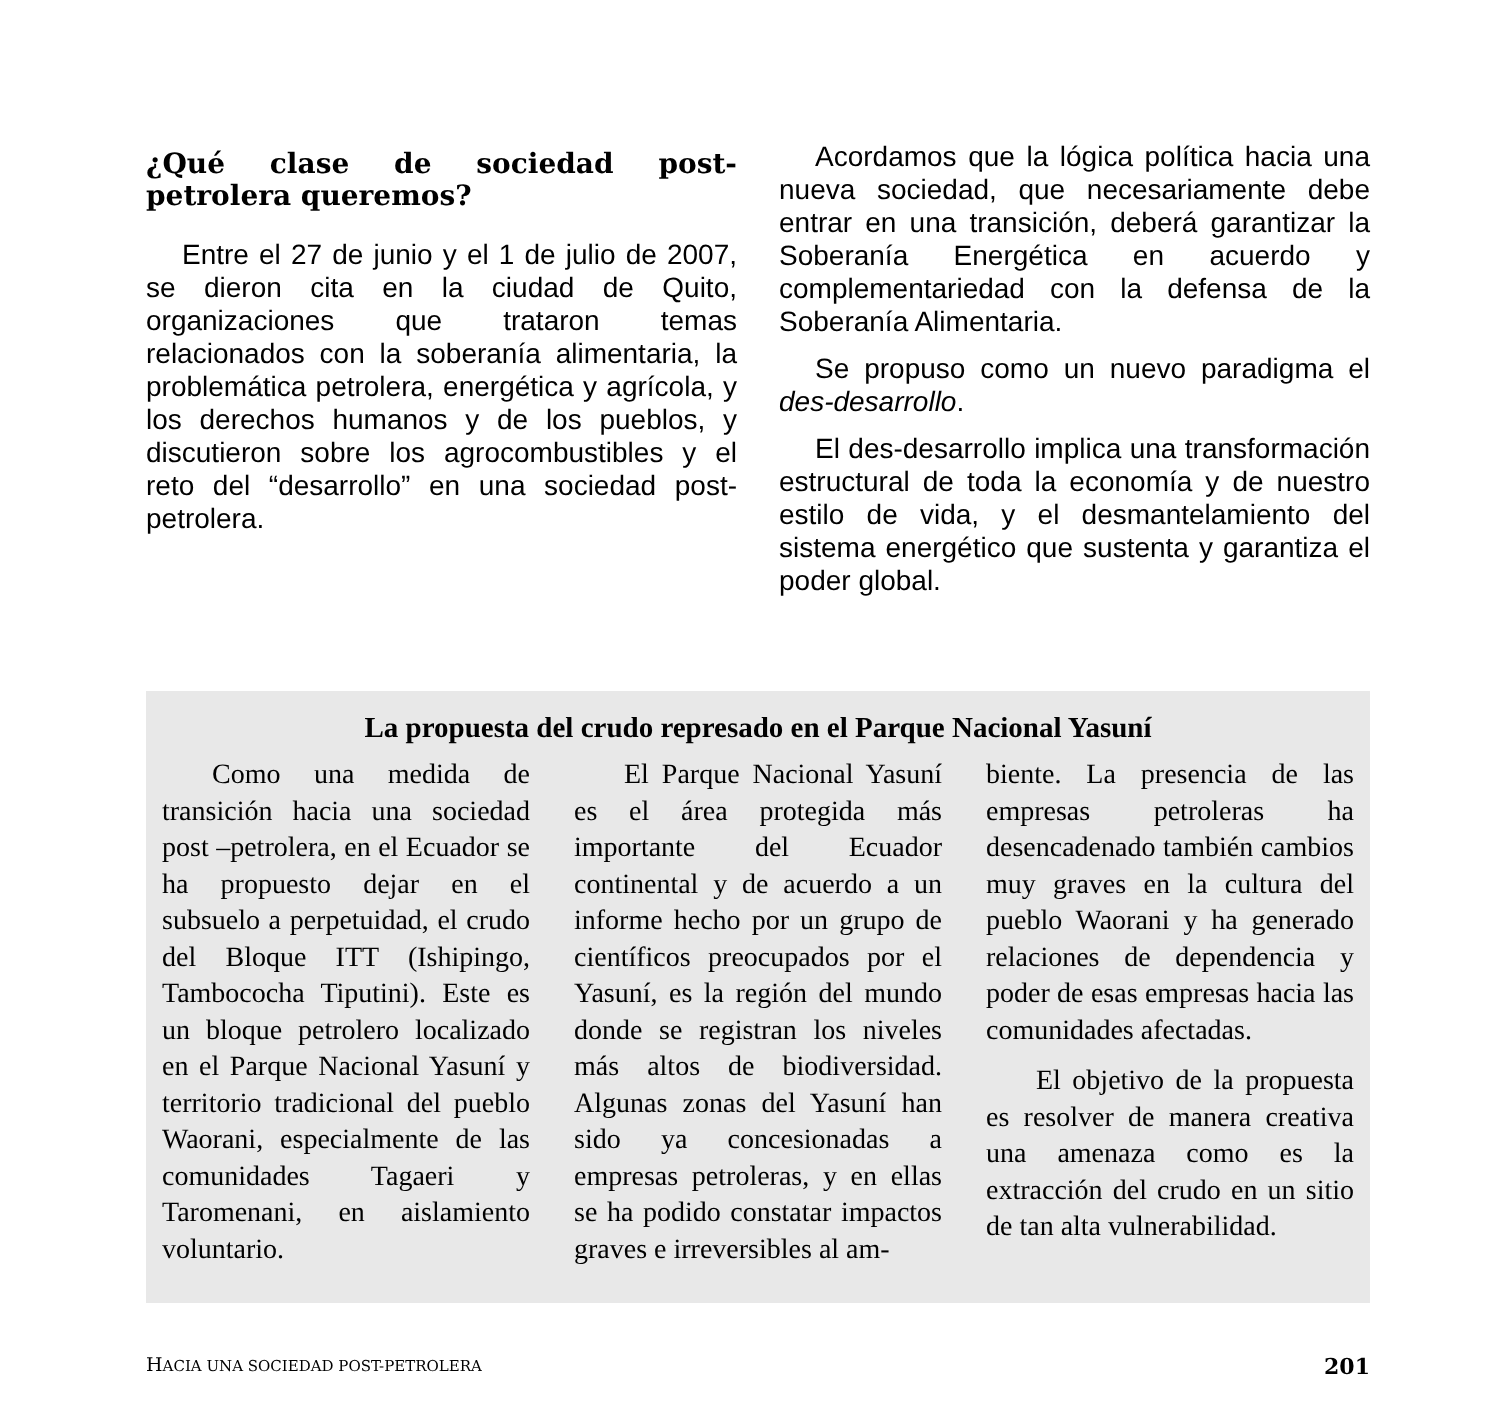¿Qué clase de sociedad post-petrolera queremos?
Entre el 27 de junio y el 1 de julio de 2007, se dieron cita en la ciudad de Quito, organizaciones que trataron temas relacionados con la soberanía alimentaria, la problemática petrolera, energética y agrícola, y los derechos humanos y de los pueblos, y discutieron sobre los agrocombustibles y el reto del “desarrollo” en una sociedad post-petrolera.
Acordamos que la lógica política hacia una nueva sociedad, que necesariamente debe entrar en una transición, deberá garantizar la Soberanía Energética en acuerdo y complementariedad con la defensa de la Soberanía Alimentaria.
Se propuso como un nuevo paradigma el des-desarrollo.
El des-desarrollo implica una transformación estructural de toda la economía y de nuestro estilo de vida, y el desmantelamiento del sistema energético que sustenta y garantiza el poder global.
La propuesta del crudo represado en el Parque Nacional Yasuní
Como una medida de transición hacia una sociedad post –petrolera, en el Ecuador se ha propuesto dejar en el subsuelo a perpetuidad, el crudo del Bloque ITT (Ishipingo, Tambococha Tiputini). Este es un bloque petrolero localizado en el Parque Nacional Yasuní y territorio tradicional del pueblo Waorani, especialmente de las comunidades Tagaeri y Taromenani, en aislamiento voluntario.
El Parque Nacional Yasuní es el área protegida más importante del Ecuador continental y de acuerdo a un informe hecho por un grupo de científicos preocupados por el Yasuní, es la región del mundo donde se registran los niveles más altos de biodiversidad. Algunas zonas del Yasuní han sido ya concesionadas a empresas petroleras, y en ellas se ha podido constatar impactos graves e irreversibles al am-
biente. La presencia de las empresas petroleras ha desencadenado también cambios muy graves en la cultura del pueblo Waorani y ha generado relaciones de dependencia y poder de esas empresas hacia las comunidades afectadas.
El objetivo de la propuesta es resolver de manera creativa una amenaza como es la extracción del crudo en un sitio de tan alta vulnerabilidad.
HACIA UNA SOCIEDAD POST-PETROLERA 201